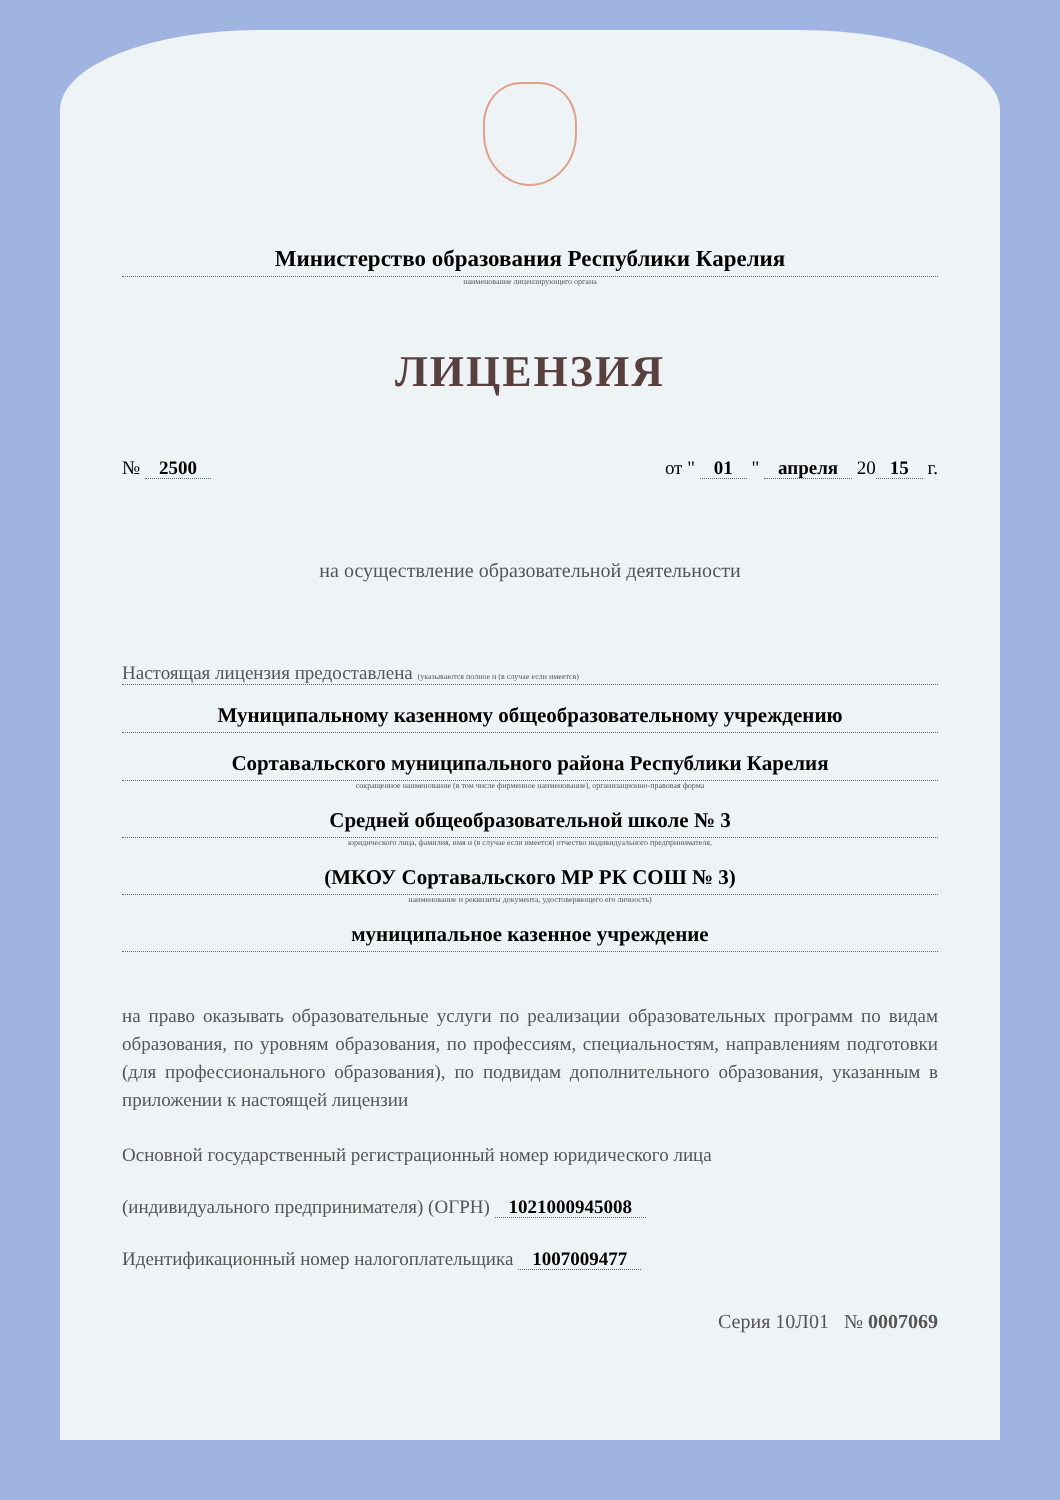Министерство образования Республики Карелия
наименование лицензирующего органа
ЛИЦЕНЗИЯ
№ 2500 от " 01 " апреля 20 15 г.
на осуществление образовательной деятельности
Настоящая лицензия предоставлена (указываются полное и (в случае если имеется)
Муниципальному казенному общеобразовательному учреждению
Сортавальского муниципального района Республики Карелия
сокращенное наименование (в том числе фирменное наименование), организационно-правовая форма
Средней общеобразовательной школе № 3
юридического лица, фамилия, имя и (в случае если имеется) отчество индивидуального предпринимателя,
(МКОУ Сортавальского МР РК СОШ № 3)
наименование и реквизиты документа, удостоверяющего его личность)
муниципальное казенное учреждение
на право оказывать образовательные услуги по реализации образовательных программ по видам образования, по уровням образования, по профессиям, специальностям, направлениям подготовки (для профессионального образования), по подвидам дополнительного образования, указанным в приложении к настоящей лицензии
Основной государственный регистрационный номер юридического лица
(индивидуального предпринимателя) (ОГРН) 1021000945008
Идентификационный номер налогоплательщика 1007009477
Серия 10Л01 № 0007069